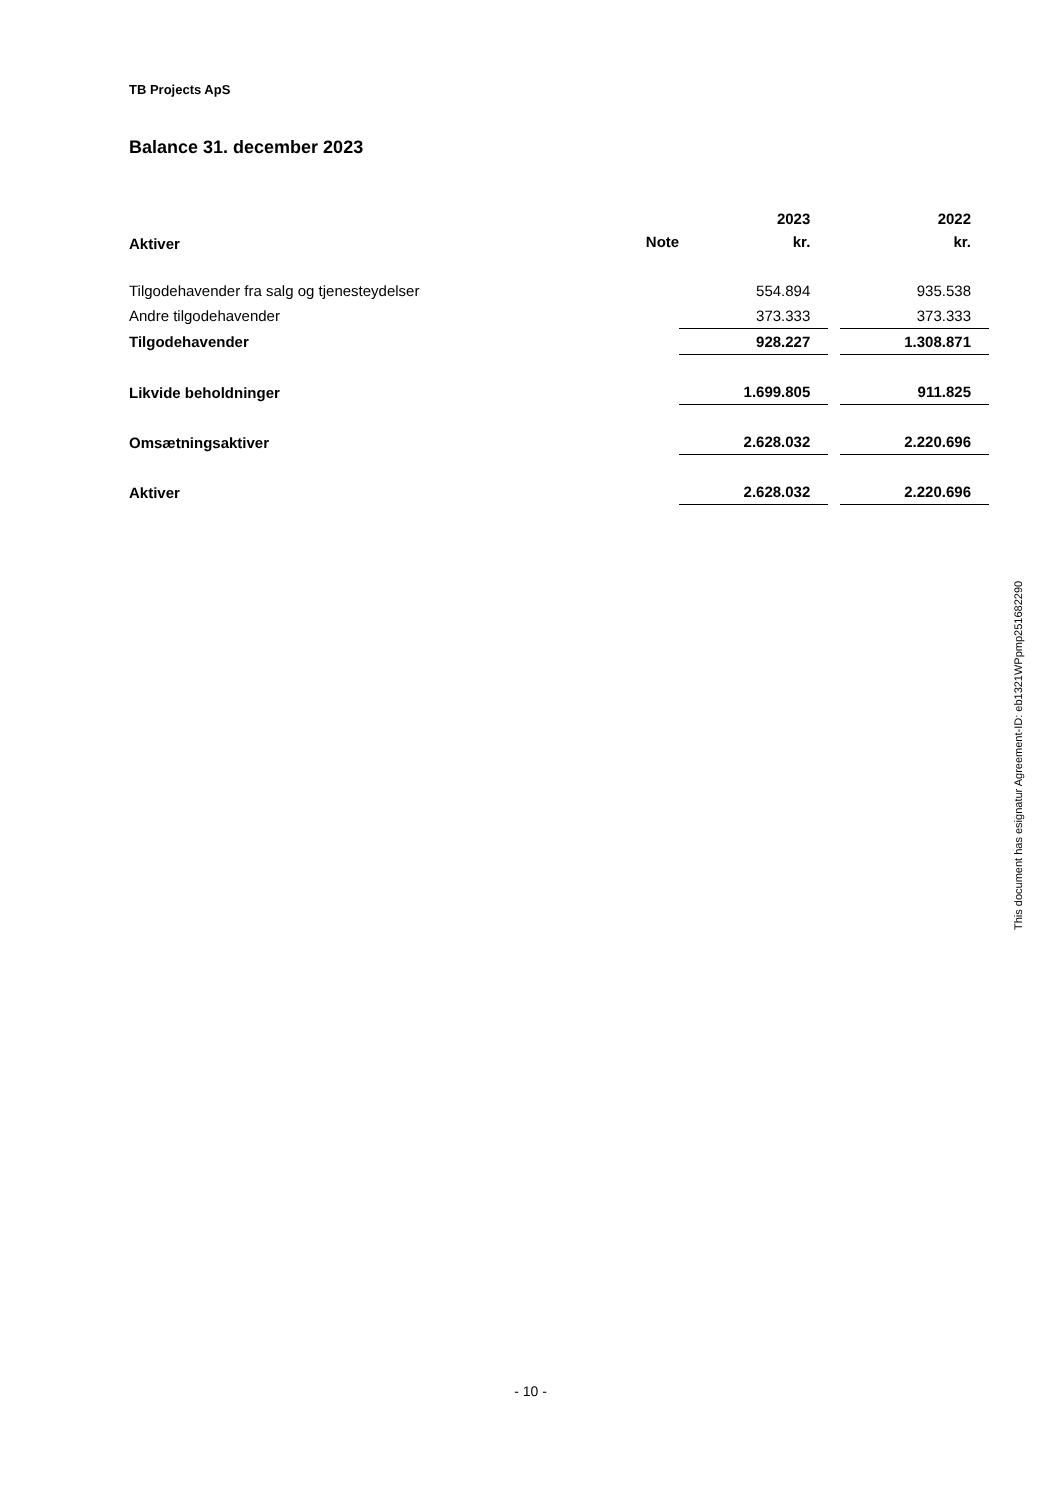TB Projects ApS
Balance 31. december 2023
| | | 2023 | | 2022 |
| --- | --- | --- | --- | --- |
| Aktiver | Note | kr. | | kr. |
| Tilgodehavender fra salg og tjenesteydelser | | 554.894 | | 935.538 |
| Andre tilgodehavender | | 373.333 | | 373.333 |
| Tilgodehavender | | 928.227 | | 1.308.871 |
| Likvide beholdninger | | 1.699.805 | | 911.825 |
| Omsætningsaktiver | | 2.628.032 | | 2.220.696 |
| Aktiver | | 2.628.032 | | 2.220.696 |
This document has esignatur Agreement-ID: eb1321WPpmp251682290
- 10 -